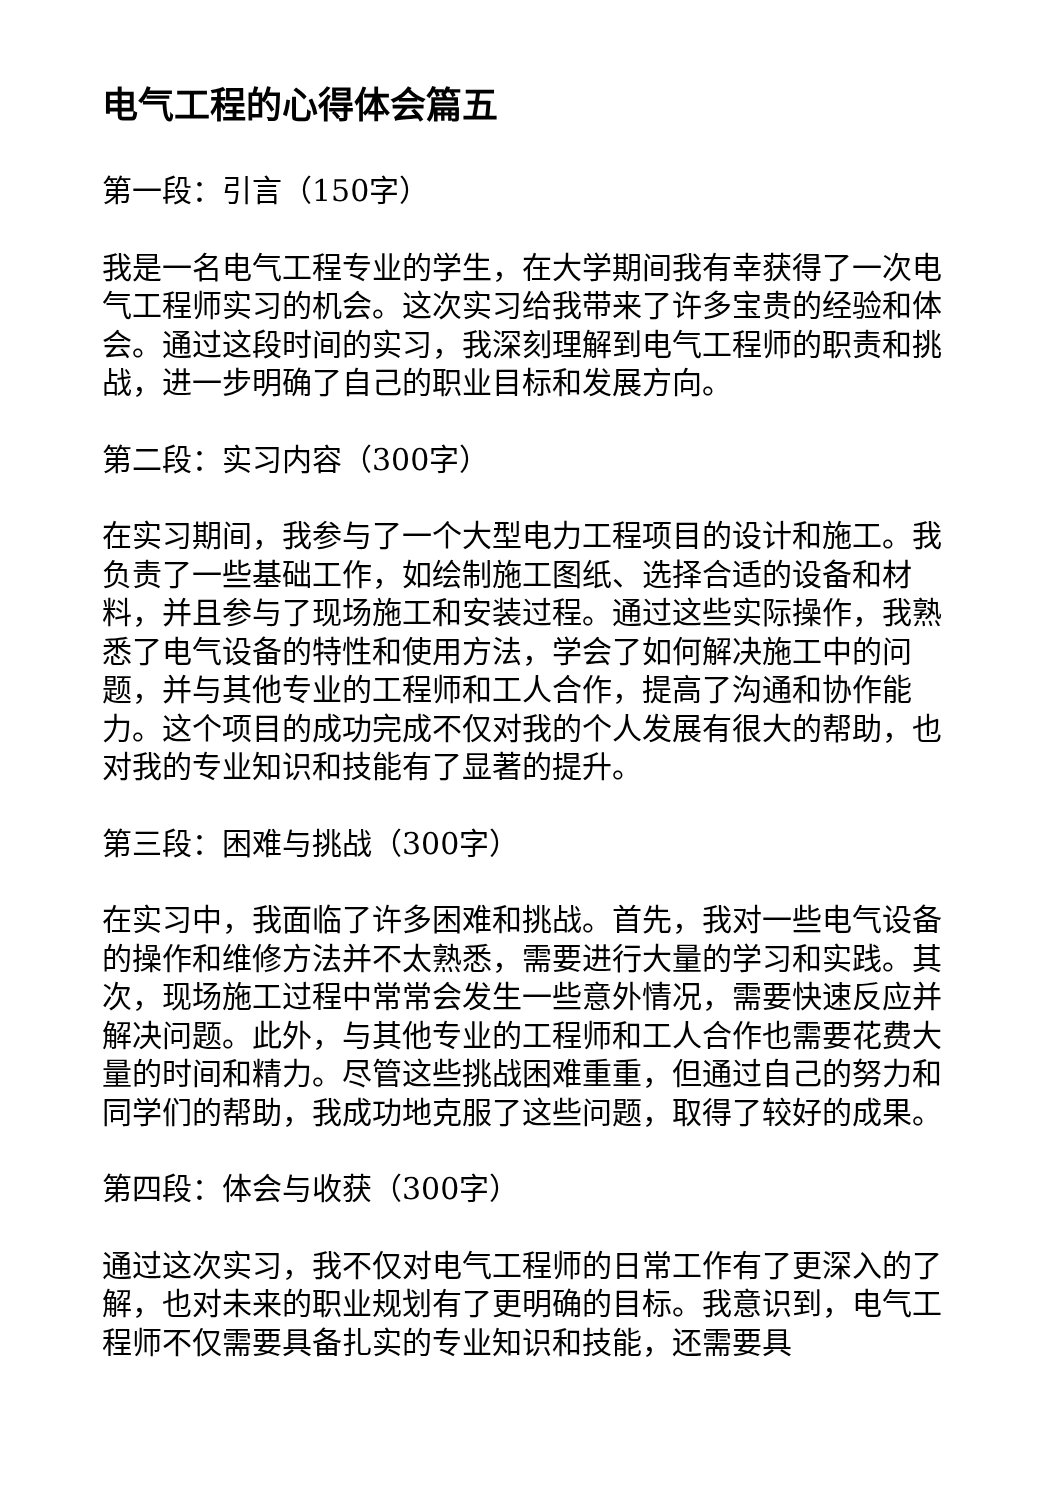电气工程的心得体会篇五
第一段：引言（150字）
我是一名电气工程专业的学生，在大学期间我有幸获得了一次电气工程师实习的机会。这次实习给我带来了许多宝贵的经验和体会。通过这段时间的实习，我深刻理解到电气工程师的职责和挑战，进一步明确了自己的职业目标和发展方向。
第二段：实习内容（300字）
在实习期间，我参与了一个大型电力工程项目的设计和施工。我负责了一些基础工作，如绘制施工图纸、选择合适的设备和材料，并且参与了现场施工和安装过程。通过这些实际操作，我熟悉了电气设备的特性和使用方法，学会了如何解决施工中的问题，并与其他专业的工程师和工人合作，提高了沟通和协作能力。这个项目的成功完成不仅对我的个人发展有很大的帮助，也对我的专业知识和技能有了显著的提升。
第三段：困难与挑战（300字）
在实习中，我面临了许多困难和挑战。首先，我对一些电气设备的操作和维修方法并不太熟悉，需要进行大量的学习和实践。其次，现场施工过程中常常会发生一些意外情况，需要快速反应并解决问题。此外，与其他专业的工程师和工人合作也需要花费大量的时间和精力。尽管这些挑战困难重重，但通过自己的努力和同学们的帮助，我成功地克服了这些问题，取得了较好的成果。
第四段：体会与收获（300字）
通过这次实习，我不仅对电气工程师的日常工作有了更深入的了解，也对未来的职业规划有了更明确的目标。我意识到，电气工程师不仅需要具备扎实的专业知识和技能，还需要具